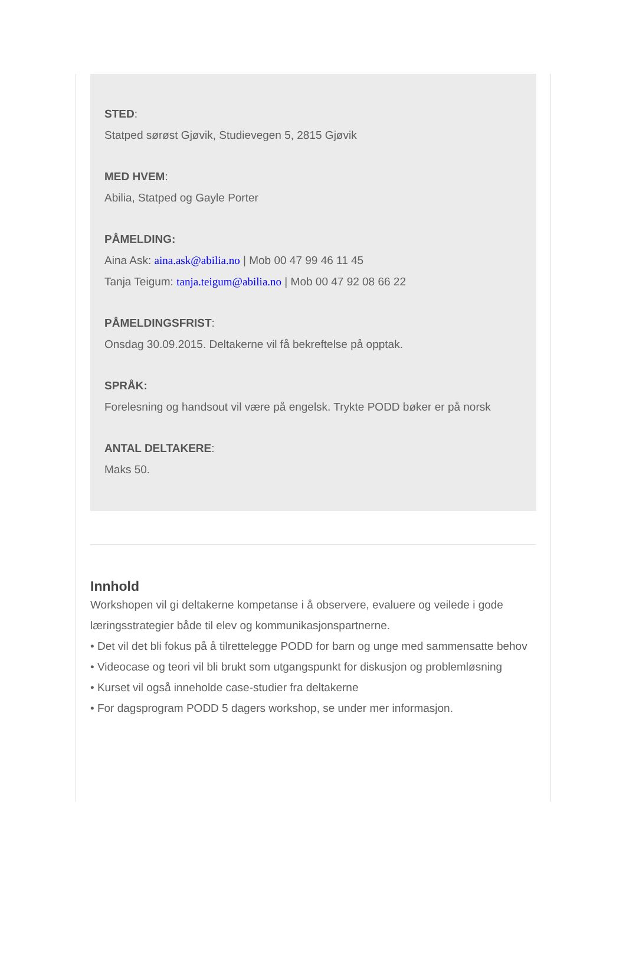STED:
Statped sørøst Gjøvik, Studievegen 5, 2815 Gjøvik
MED HVEM:
Abilia, Statped og Gayle Porter
PÅMELDING:
Aina Ask: aina.ask@abilia.no | Mob 00 47 99 46 11 45
Tanja Teigum: tanja.teigum@abilia.no | Mob 00 47 92 08 66 22
PÅMELDINGSFRIST:
Onsdag 30.09.2015. Deltakerne vil få bekreftelse på opptak.
SPRÅK:
Forelesning og handsout vil være på engelsk. Trykte PODD bøker er på norsk
ANTAL DELTAKERE:
Maks 50.
Innhold
Workshopen vil gi deltakerne kompetanse i å observere, evaluere og veilede i gode læringsstrategier både til elev og kommunikasjonspartnerne.
• Det vil det bli fokus på å tilrettelegge PODD for barn og unge med sammensatte behov
• Videocase og teori vil bli brukt som utgangspunkt for diskusjon og problemløsning
• Kurset vil også inneholde case-studier fra deltakerne
• For dagsprogram PODD 5 dagers workshop, se under mer informasjon.